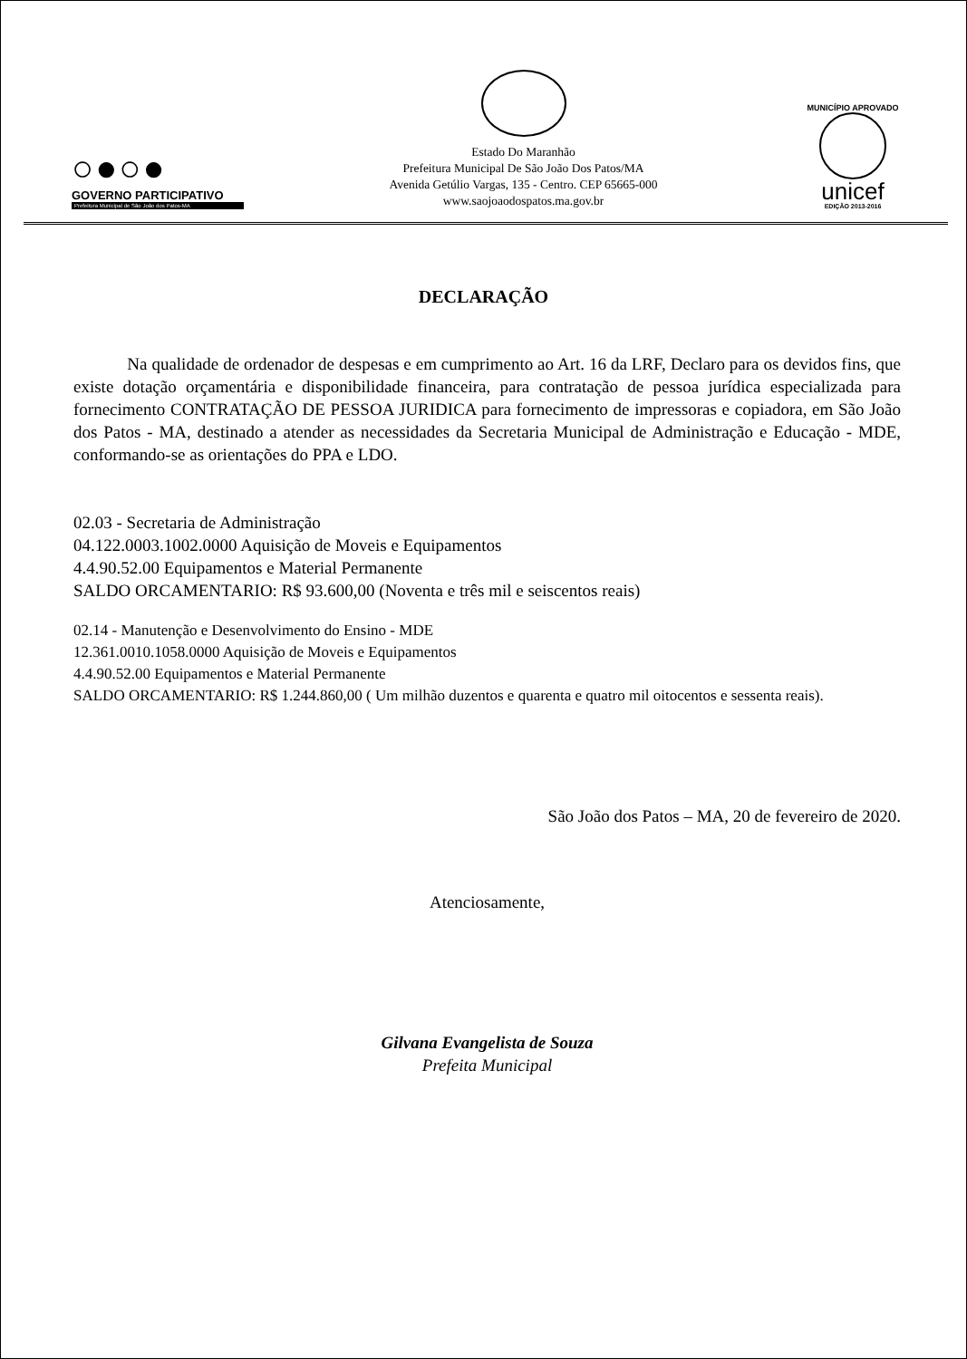○●○●
GOVERNO PARTICIPATIVO
Prefeitura Municipal de São João dos Patos-MA
Estado Do Maranhão
Prefeitura Municipal De São João Dos Patos/MA
Avenida Getúlio Vargas, 135 - Centro. CEP 65665-000
www.saojoaodospatos.ma.gov.br
MUNICÍPIO APROVADO
unicef
EDIÇÃO 2013-2016
DECLARAÇÃO
Na qualidade de ordenador de despesas e em cumprimento ao Art. 16 da LRF, Declaro para os devidos fins, que existe dotação orçamentária e disponibilidade financeira, para contratação de pessoa jurídica especializada para fornecimento CONTRATAÇÃO DE PESSOA JURIDICA para fornecimento de impressoras e copiadora, em São João dos Patos - MA, destinado a atender as necessidades da Secretaria Municipal de Administração e Educação - MDE, conformando-se as orientações do PPA e LDO.
02.03 - Secretaria de Administração
04.122.0003.1002.0000 Aquisição de Moveis e Equipamentos
4.4.90.52.00 Equipamentos e Material Permanente
SALDO ORCAMENTARIO: R$ 93.600,00 (Noventa e três mil e seiscentos reais)
02.14 - Manutenção e Desenvolvimento do Ensino - MDE
12.361.0010.1058.0000 Aquisição de Moveis e Equipamentos
4.4.90.52.00 Equipamentos e Material Permanente
SALDO ORCAMENTARIO: R$ 1.244.860,00 ( Um milhão duzentos e quarenta e quatro mil oitocentos e sessenta reais).
São João dos Patos – MA, 20 de fevereiro de 2020.
Atenciosamente,
Gilvana Evangelista de Souza
Prefeita Municipal